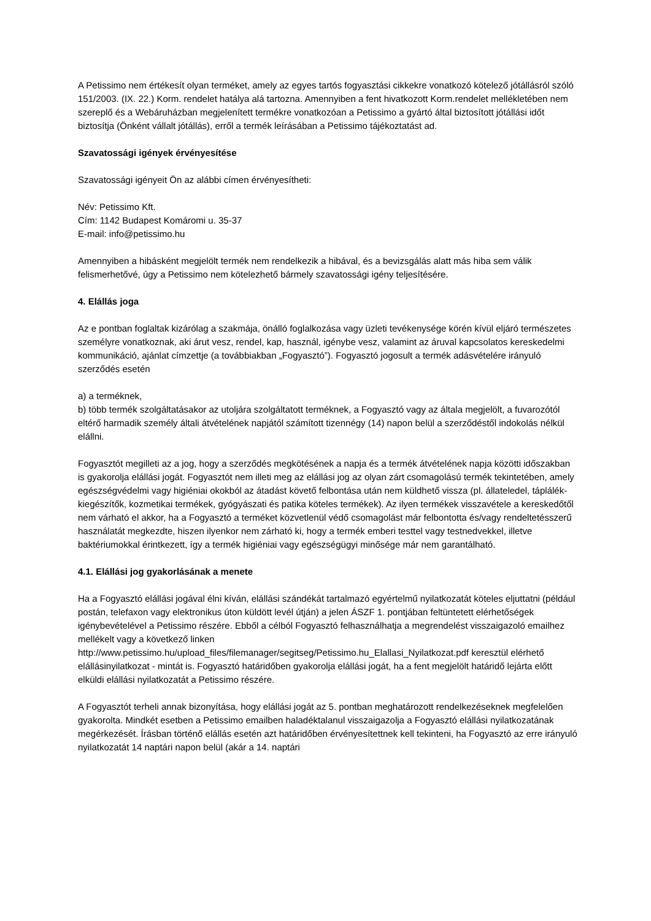A Petissimo nem értékesít olyan terméket, amely az egyes tartós fogyasztási cikkekre vonatkozó kötelező jótállásról szóló 151/2003. (IX. 22.) Korm. rendelet hatálya alá tartozna. Amennyiben a fent hivatkozott Korm.rendelet mellékletében nem szereplő és a Webáruházban megjelenített termékre vonatkozóan a Petissimo a gyártó által biztosított jótállási időt biztosítja (Önként vállalt jótállás), erről a termék leírásában a Petissimo tájékoztatást ad.
Szavatossági igények érvényesítése
Szavatossági igényeit Ön az alábbi címen érvényesítheti:
Név: Petissimo Kft.
Cím: 1142 Budapest Komáromi u. 35-37
E-mail: info@petissimo.hu
Amennyiben a hibásként megjelölt termék nem rendelkezik a hibával, és a bevizsgálás alatt más hiba sem válik felismerhetővé, úgy a Petissimo nem kötelezhető bármely szavatossági igény teljesítésére.
4. Elállás joga
Az e pontban foglaltak kizárólag a szakmája, önálló foglalkozása vagy üzleti tevékenysége körén kívül eljáró természetes személyre vonatkoznak, aki árut vesz, rendel, kap, használ, igénybe vesz, valamint az áruval kapcsolatos kereskedelmi kommunikáció, ajánlat címzettje (a továbbiakban „Fogyasztó”). Fogyasztó jogosult a termék adásvételére irányuló szerződés esetén
a) a terméknek,
b) több termék szolgáltatásakor az utoljára szolgáltatott terméknek, a Fogyasztó vagy az általa megjelölt, a fuvarozótól eltérő harmadik személy általi átvételének napjától számított tizennégy (14) napon belül a szerződéstől indokolás nélkül elállni.
Fogyasztót megilleti az a jog, hogy a szerződés megkötésének a napja és a termék átvételének napja közötti időszakban is gyakorolja elállási jogát. Fogyasztót nem illeti meg az elállási jog az olyan zárt csomagolású termék tekintetében, amely egészségvédelmi vagy higiéniai okokból az átadást követő felbontása után nem küldhető vissza (pl. állateledel, táplálék-kiegészítők, kozmetikai termékek, gyógyászati és patika köteles termékek). Az ilyen termékek visszavétele a kereskedőtől nem várható el akkor, ha a Fogyasztó a terméket közvetlenül védő csomagolást már felbontotta és/vagy rendeltetésszerű használatát megkezdte, hiszen ilyenkor nem zárható ki, hogy a termék emberi testtel vagy testnedvekkel, illetve baktériumokkal érintkezett, így a termék higiéniai vagy egészségügyi minősége már nem garantálható.
4.1. Elállási jog gyakorlásának a menete
Ha a Fogyasztó elállási jogával élni kíván, elállási szándékát tartalmazó egyértelmű nyilatkozatát köteles eljuttatni (például postán, telefaxon vagy elektronikus úton küldött levél útján) a jelen ÁSZF 1. pontjában feltüntetett elérhetőségek igénybevételével a Petissimo részére. Ebből a célból Fogyasztó felhasználhatja a megrendelést visszaigazoló emailhez mellékelt vagy a következő linken http://www.petissimo.hu/upload_files/filemanager/segitseg/Petissimo.hu_Elallasi_Nyilatkozat.pdf keresztül elérhető elállásinyilatkozat - mintát is. Fogyasztó határidőben gyakorolja elállási jogát, ha a fent megjelölt határidő lejárta előtt elküldi elállási nyilatkozatát a Petissimo részére.
A Fogyasztót terheli annak bizonyítása, hogy elállási jogát az 5. pontban meghatározott rendelkezéseknek megfelelően gyakorolta. Mindkét esetben a Petissimo emailben haladéktalanul visszaigazolja a Fogyasztó elállási nyilatkozatának megérkezését. Írásban történő elállás esetén azt határidőben érvényesítettnek kell tekinteni, ha Fogyasztó az erre irányuló nyilatkozatát 14 naptári napon belül (akár a 14. naptári